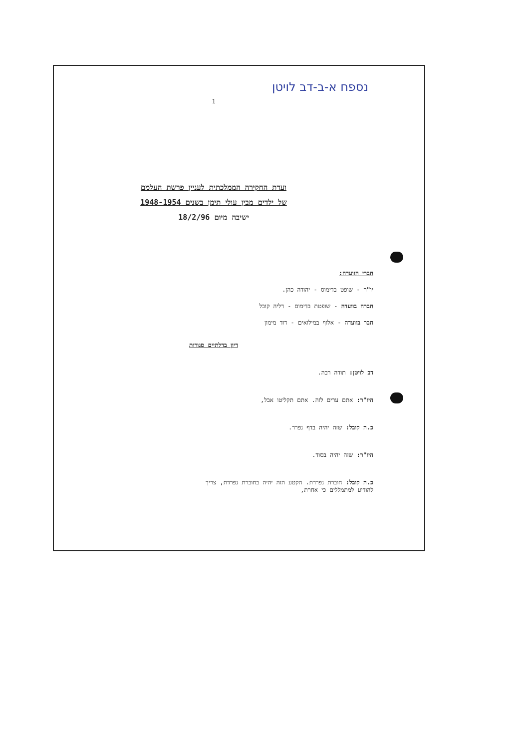נספח א-ב-דב לויטן
1
ועדת החקירה הממלכתית לעניין פרשת העלמם
של ילדים מבין עולי תימן בשנים 1948-1954
ישיבה מיום 18/2/96
חברי הוועדה:
יו"ר - שופט בדימוס - יהודה כהן.
חברה בוועדה - שופטת בדימוס - דליה קובל
חבר בוועדה - אלוף במילואים - דוד מימון
דיון בדלתיים סגורות
דב לויטן: תודה רבה.
היו"ר: אתם ערים לזה. אתם תקליטו אבל,
כ.ה קובל: שזה יהיה בדף נפרד.
היו"ר: שזה יהיה בסוד.
כ.ה קובל: חוברת נפרדת. הקטע הזה יהיה בחוברת נפרדת, צריך
להודיע למתמללים כי אחרת,